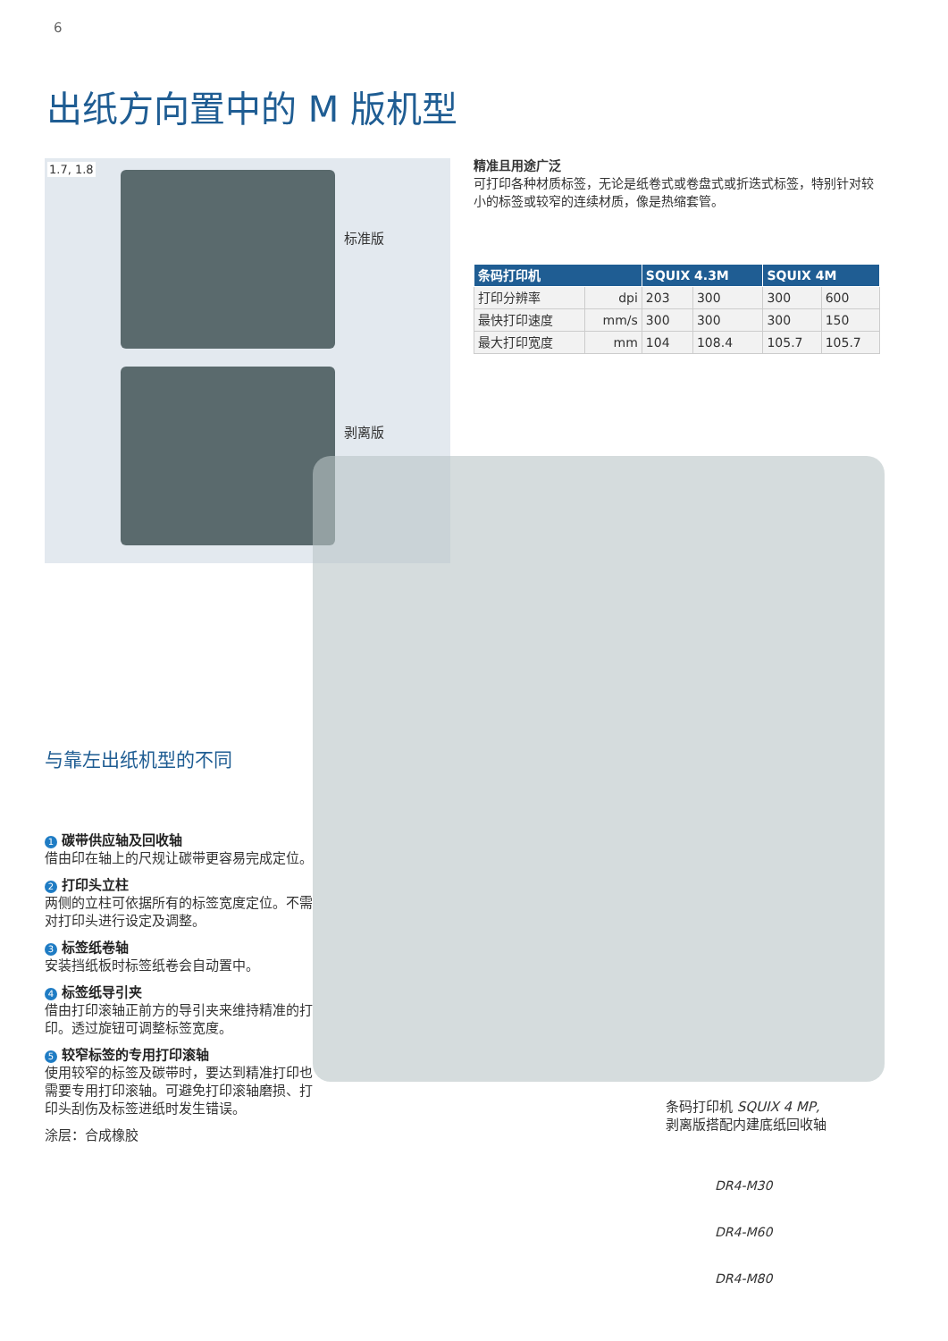6
出纸方向置中的 M 版机型
1.7, 1.8
标准版
剥离版
精准且用途广泛
可打印各种材质标签，无论是纸卷式或卷盘式或折迭式标签，特别针对较小的标签或较窄的连续材质，像是热缩套管。
| 条码打印机 | | SQUIX 4.3M | | SQUIX 4M | |
| --- | --- | --- | --- | --- | --- |
| 打印分辨率 | dpi | 203 | 300 | 300 | 600 |
| 最快打印速度 | mm/s | 300 | 300 | 300 | 150 |
| 最大打印宽度 | mm | 104 | 108.4 | 105.7 | 105.7 |
与靠左出纸机型的不同
1 碳带供应轴及回收轴
借由印在轴上的尺规让碳带更容易完成定位。
2 打印头立柱
两侧的立柱可依据所有的标签宽度定位。不需对打印头进行设定及调整。
3 标签纸卷轴
安装挡纸板时标签纸卷会自动置中。
4 标签纸导引夹
借由打印滚轴正前方的导引夹来维持精准的打印。透过旋钮可调整标签宽度。
5 较窄标签的专用打印滚轴
使用较窄的标签及碳带时，要达到精准打印也需要专用打印滚轴。可避免打印滚轴磨损、打印头刮伤及标签进纸时发生错误。
涂层：合成橡胶
条码打印机 SQUIX 4 MP,
剥离版搭配内建底纸回收轴
DR4-M30
DR4-M60
DR4-M80